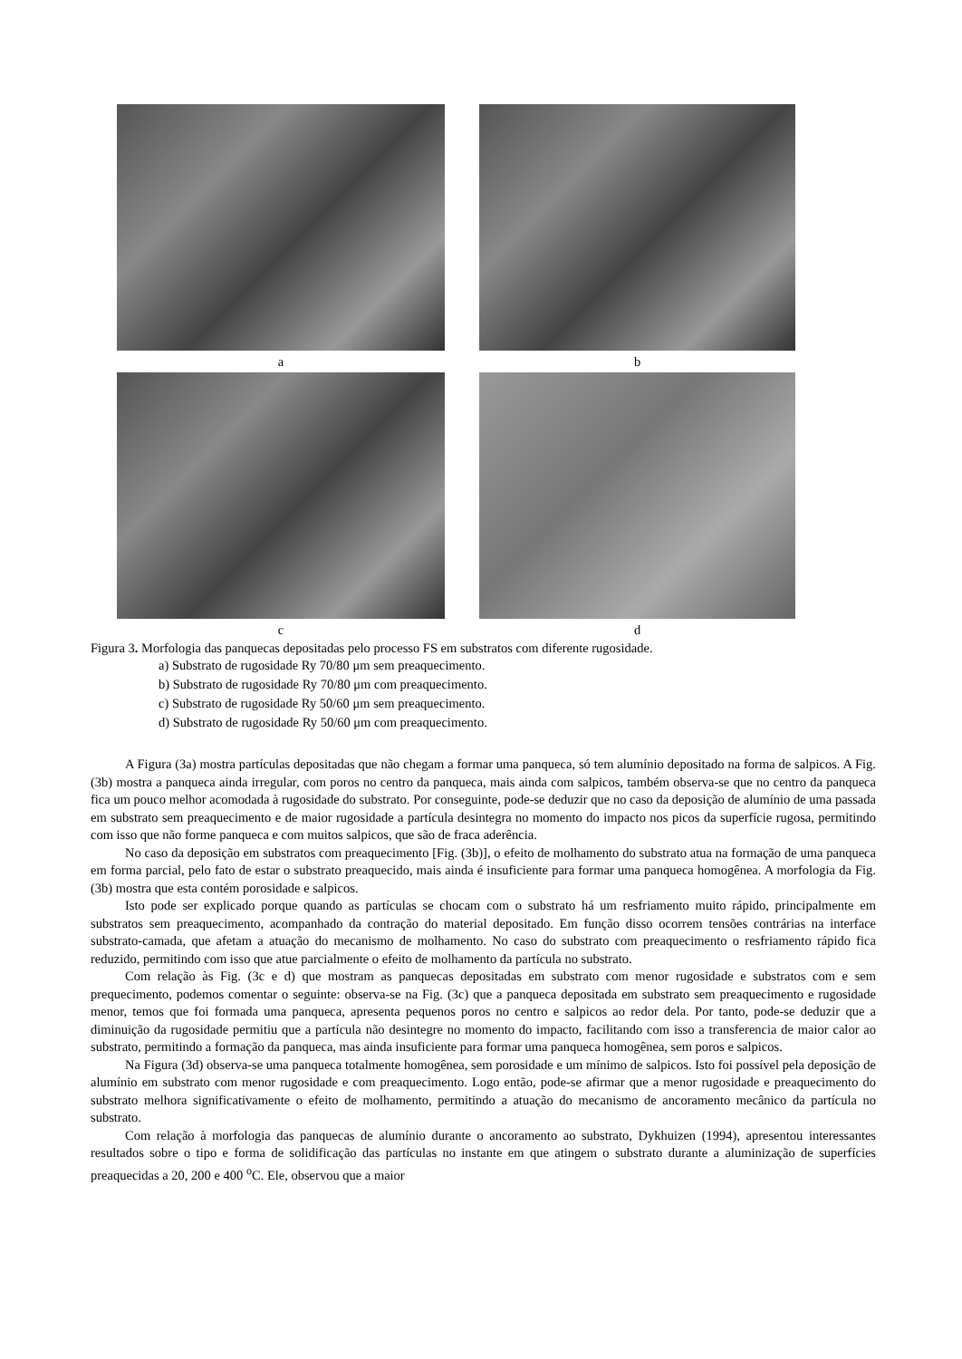a b
c d
Figura 3. Morfologia das panquecas depositadas pelo processo FS em substratos com diferente rugosidade.
a) Substrato de rugosidade Ry 70/80 μm sem preaquecimento.
b) Substrato de rugosidade Ry 70/80 μm com preaquecimento.
c) Substrato de rugosidade Ry 50/60 μm sem preaquecimento.
d) Substrato de rugosidade Ry 50/60 μm com preaquecimento.
A Figura (3a) mostra partículas depositadas que não chegam a formar uma panqueca, só tem alumínio depositado na forma de salpicos. A Fig. (3b) mostra a panqueca ainda irregular, com poros no centro da panqueca, mais ainda com salpicos, também observa-se que no centro da panqueca fica um pouco melhor acomodada à rugosidade do substrato. Por conseguinte, pode-se deduzir que no caso da deposição de alumínio de uma passada em substrato sem preaquecimento e de maior rugosidade a partícula desintegra no momento do impacto nos picos da superfície rugosa, permitindo com isso que não forme panqueca e com muitos salpicos, que são de fraca aderência.
No caso da deposição em substratos com preaquecimento [Fig. (3b)], o efeito de molhamento do substrato atua na formação de uma panqueca em forma parcial, pelo fato de estar o substrato preaquecido, mais ainda é insuficiente para formar uma panqueca homogênea. A morfologia da Fig. (3b) mostra que esta contém porosidade e salpicos.
Isto pode ser explicado porque quando as partículas se chocam com o substrato há um resfriamento muito rápido, principalmente em substratos sem preaquecimento, acompanhado da contração do material depositado. Em função disso ocorrem tensões contrárias na interface substrato-camada, que afetam a atuação do mecanismo de molhamento. No caso do substrato com preaquecimento o resfriamento rápido fica reduzido, permitindo com isso que atue parcialmente o efeito de molhamento da partícula no substrato.
Com relação às Fig. (3c e d) que mostram as panquecas depositadas em substrato com menor rugosidade e substratos com e sem prequecimento, podemos comentar o seguinte: observa-se na Fig. (3c) que a panqueca depositada em substrato sem preaquecimento e rugosidade menor, temos que foi formada uma panqueca, apresenta pequenos poros no centro e salpicos ao redor dela. Por tanto, pode-se deduzir que a diminuição da rugosidade permitiu que a partícula não desintegre no momento do impacto, facilitando com isso a transferencia de maior calor ao substrato, permitindo a formação da panqueca, mas ainda insuficiente para formar uma panqueca homogênea, sem poros e salpicos.
Na Figura (3d) observa-se uma panqueca totalmente homogênea, sem porosidade e um mínimo de salpicos. Isto foi possível pela deposição de alumínio em substrato com menor rugosidade e com preaquecimento. Logo então, pode-se afirmar que a menor rugosidade e preaquecimento do substrato melhora significativamente o efeito de molhamento, permitindo a atuação do mecanismo de ancoramento mecânico da partícula no substrato.
Com relação à morfologia das panquecas de alumínio durante o ancoramento ao substrato, Dykhuizen (1994), apresentou interessantes resultados sobre o tipo e forma de solidificação das partículas no instante em que atingem o substrato durante a aluminização de superfícies preaquecidas a 20, 200 e 400 <sup>o</sup>C. Ele, observou que a maior